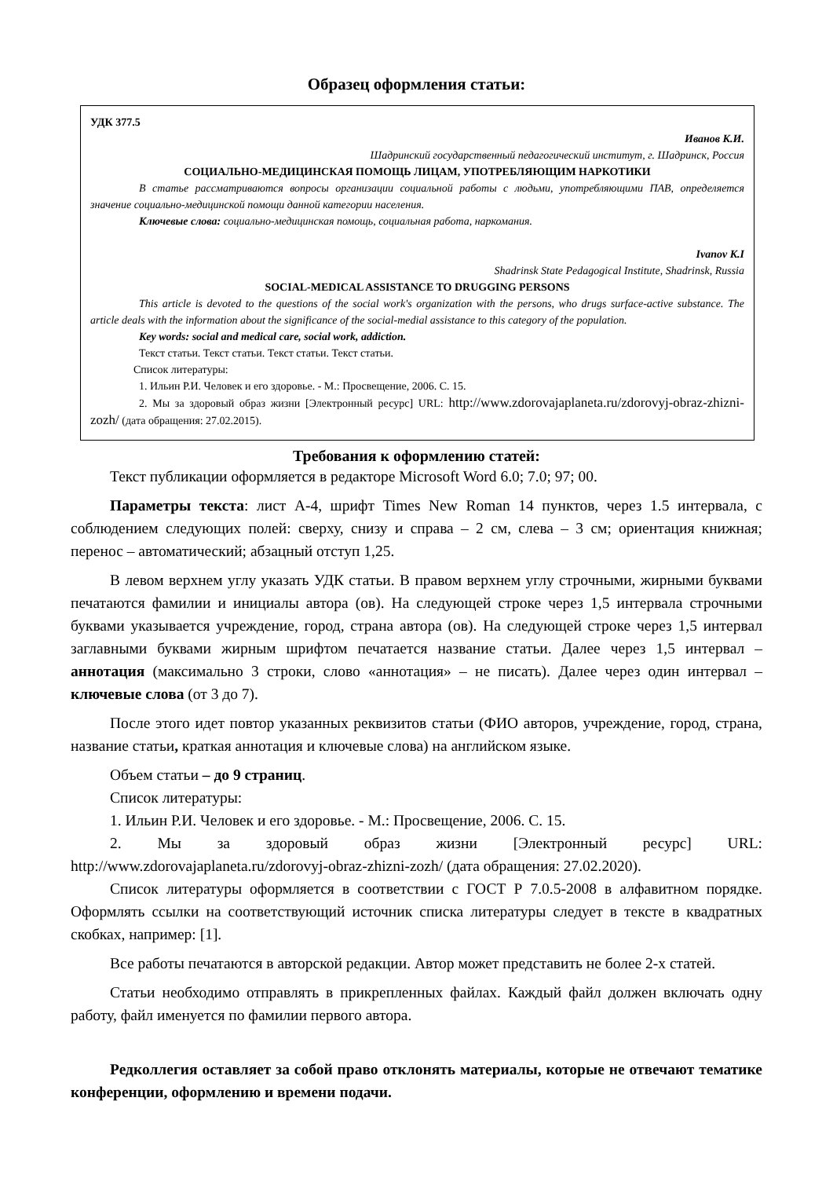Образец оформления статьи:
УДК 377.5
Иванов К.И.
Шадринский государственный педагогический институт, г. Шадринск, Россия
СОЦИАЛЬНО-МЕДИЦИНСКАЯ ПОМОЩЬ ЛИЦАМ, УПОТРЕБЛЯЮЩИМ НАРКОТИКИ
В статье рассматриваются вопросы организации социальной работы с людьми, употребляющими ПАВ, определяется значение социально-медицинской помощи данной категории населения.
Ключевые слова: социально-медицинская помощь, социальная работа, наркомания.
Ivanov K.I
Shadrinsk State Pedagogical Institute, Shadrinsk, Russia
SOCIAL-MEDICAL ASSISTANCE TO DRUGGING PERSONS
This article is devoted to the questions of the social work's organization with the persons, who drugs surface-active substance. The article deals with the information about the significance of the social-medial assistance to this category of the population.
Key words: social and medical care, social work, addiction.
Текст статьи. Текст статьи. Текст статьи. Текст статьи.
Список литературы:
1. Ильин Р.И. Человек и его здоровье. - М.: Просвещение, 2006. С. 15.
2. Мы за здоровый образ жизни [Электронный ресурс] URL: http://www.zdorovajaplaneta.ru/zdorovyj-obraz-zhizni-zozh/ (дата обращения: 27.02.2015).
Требования к оформлению статей:
Текст публикации оформляется в редакторе Microsoft Word 6.0; 7.0; 97; 00.
Параметры текста: лист А-4, шрифт Times New Roman 14 пунктов, через 1.5 интервала, с соблюдением следующих полей: сверху, снизу и справа – 2 см, слева – 3 см; ориентация книжная; перенос – автоматический; абзацный отступ 1,25.
В левом верхнем углу указать УДК статьи. В правом верхнем углу строчными, жирными буквами печатаются фамилии и инициалы автора (ов). На следующей строке через 1,5 интервала строчными буквами указывается учреждение, город, страна автора (ов). На следующей строке через 1,5 интервал заглавными буквами жирным шрифтом печатается название статьи. Далее через 1,5 интервал – аннотация (максимально 3 строки, слово «аннотация» – не писать). Далее через один интервал – ключевые слова (от 3 до 7).
После этого идет повтор указанных реквизитов статьи (ФИО авторов, учреждение, город, страна, название статьи, краткая аннотация и ключевые слова) на английском языке.
Объем статьи – до 9 страниц.
Список литературы:
1. Ильин Р.И. Человек и его здоровье. - М.: Просвещение, 2006. С. 15.
2. Мы за здоровый образ жизни [Электронный ресурс] URL: http://www.zdorovajaplaneta.ru/zdorovyj-obraz-zhizni-zozh/ (дата обращения: 27.02.2020).
Список литературы оформляется в соответствии с ГОСТ Р 7.0.5-2008 в алфавитном порядке. Оформлять ссылки на соответствующий источник списка литературы следует в тексте в квадратных скобках, например: [1].
Все работы печатаются в авторской редакции. Автор может представить не более 2-х статей.
Статьи необходимо отправлять в прикрепленных файлах. Каждый файл должен включать одну работу, файл именуется по фамилии первого автора.
Редколлегия оставляет за собой право отклонять материалы, которые не отвечают тематике конференции, оформлению и времени подачи.